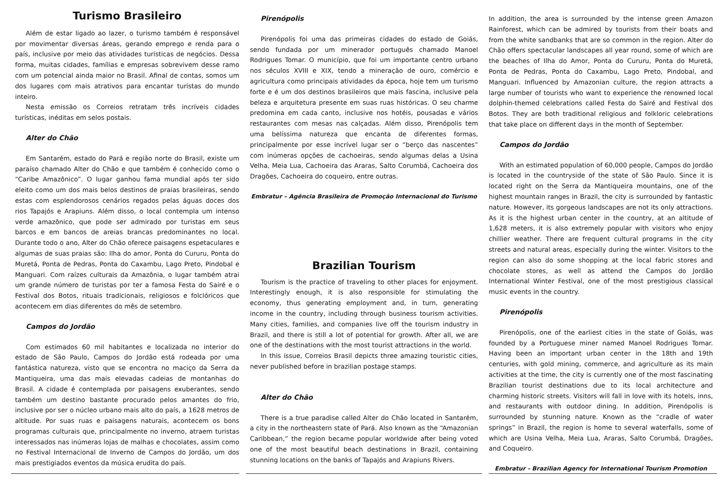Turismo Brasileiro
Além de estar ligado ao lazer, o turismo também é responsável por movimentar diversas áreas, gerando emprego e renda para o país, inclusive por meio das atividades turísticas de negócios. Dessa forma, muitas cidades, famílias e empresas sobrevivem desse ramo com um potencial ainda maior no Brasil. Afinal de contas, somos um dos lugares com mais atrativos para encantar turistas do mundo inteiro.
Nesta emissão os Correios retratam três incríveis cidades turísticas, inéditas em selos postais.
Alter do Chão
Em Santarém, estado do Pará e região norte do Brasil, existe um paraíso chamado Alter do Chão e que também é conhecido como o “Caribe Amazônico”. O lugar ganhou fama mundial após ter sido eleito como um dos mais belos destinos de praias brasileiras, sendo estas com esplendorosos cenários regados pelas águas doces dos rios Tapajós e Arapiuns. Além disso, o local contempla um intenso verde amazônico, que pode ser admirado por turistas em seus barcos e em bancos de areias brancas predominantes no local. Durante todo o ano, Alter do Chão oferece paisagens espetaculares e algumas de suas praias são: Ilha do amor, Ponta do Cururu, Ponta do Muretá, Ponta de Pedras, Ponta do Caxambu, Lago Preto, Pindobal e Manguari. Com raízes culturais da Amazônia, o lugar também atrai um grande número de turistas por ter a famosa Festa do Sairé e o Festival dos Botos, rituais tradicionais, religiosos e folclóricos que acontecem em dias diferentes do mês de setembro.
Campos do Jordão
Com estimados 60 mil habitantes e localizada no interior do estado de São Paulo, Campos do Jordão está rodeada por uma fantástica natureza, visto que se encontra no maciço da Serra da Mantiqueira, uma das mais elevadas cadeias de montanhas do Brasil. A cidade é contemplada por paisagens exuberantes, sendo também um destino bastante procurado pelos amantes do frio, inclusive por ser o núcleo urbano mais alto do país, a 1628 metros de altitude. Por suas ruas e paisagens naturais, acontecem os bons programas culturais que, principalmente no inverno, atraem turistas interessados nas inúmeras lojas de malhas e chocolates, assim como no Festival Internacional de Inverno de Campos do Jordão, um dos mais prestigiados eventos da música erudita do país.
Pirenópolis
Pirenópolis foi uma das primeiras cidades do estado de Goiás, sendo fundada por um minerador português chamado Manoel Rodrigues Tomar. O município, que foi um importante centro urbano nos séculos XVIII e XIX, tendo a mineração de ouro, comércio e agricultura como principais atividades da época, hoje tem um turismo forte e é um dos destinos brasileiros que mais fascina, inclusive pela beleza e arquitetura presente em suas ruas históricas. O seu charme predomina em cada canto, inclusive nos hotéis, pousadas e vários restaurantes com mesas nas calçadas. Além disso, Pirenópolis tem uma belíssima natureza que encanta de diferentes formas, principalmente por esse incrível lugar ser o “berço das nascentes” com inúmeras opções de cachoeiras, sendo algumas delas a Usina Velha, Meia Lua, Cachoeira das Araras, Salto Corumbá, Cachoeira dos Dragões, Cachoeira do coqueiro, entre outras.
Embratur – Agência Brasileira de Promoção Internacional do Turismo
Brazilian Tourism
Tourism is the practice of traveling to other places for enjoyment. Interestingly enough, it is also responsible for stimulating the economy, thus generating employment and, in turn, generating income in the country, including through business tourism activities. Many cities, families, and companies live off the tourism industry in Brazil, and there is still a lot of potential for growth. After all, we are one of the destinations with the most tourist attractions in the world.
In this issue, Correios Brasil depicts three amazing touristic cities, never published before in brazilian postage stamps.
Alter do Chão
There is a true paradise called Alter do Chão located in Santarém, a city in the northeastern state of Pará. Also known as the “Amazonian Caribbean,” the region became popular worldwide after being voted one of the most beautiful beach destinations in Brazil, containing stunning locations on the banks of Tapajós and Arapiuns Rivers.
In addition, the area is surrounded by the intense green Amazon Rainforest, which can be admired by tourists from their boats and from the white sandbanks that are so common in the region. Alter do Chão offers spectacular landscapes all year round, some of which are the beaches of Ilha do Amor, Ponta do Cururu, Ponta do Muretá, Ponta de Pedras, Ponta do Caxambu, Lago Preto, Pindobal, and Manguari. Influenced by Amazonian culture, the region attracts a large number of tourists who want to experience the renowned local dolphin-themed celebrations called Festa do Sairé and Festival dos Botos. They are both traditional religious and folkloric celebrations that take place on different days in the month of September.
Campos do Jordão
With an estimated population of 60,000 people, Campos do Jordão is located in the countryside of the state of São Paulo. Since it is located right on the Serra da Mantiqueira mountains, one of the highest mountain ranges in Brazil, the city is surrounded by fantastic nature. However, its gorgeous landscapes are not its only attractions. As it is the highest urban center in the country, at an altitude of 1,628 meters, it is also extremely popular with visitors who enjoy chillier weather. There are frequent cultural programs in the city streets and natural areas, especially during the winter. Visitors to the region can also do some shopping at the local fabric stores and chocolate stores, as well as attend the Campos do Jordão International Winter Festival, one of the most prestigious classical music events in the country.
Pirenópolis
Pirenópolis, one of the earliest cities in the state of Goiás, was founded by a Portuguese miner named Manoel Rodrigues Tomar. Having been an important urban center in the 18th and 19th centuries, with gold mining, commerce, and agriculture as its main activities at the time, the city is currently one of the most fascinating Brazilian tourist destinations due to its local architecture and charming historic streets. Visitors will fall in love with its hotels, inns, and restaurants with outdoor dining. In addition, Pirenópolis is surrounded by stunning nature. Known as the “cradle of water springs” in Brazil, the region is home to several waterfalls, some of which are Usina Velha, Meia Lua, Araras, Salto Corumbá, Dragões, and Coqueiro.
Embratur - Brazilian Agency for International Tourism Promotion